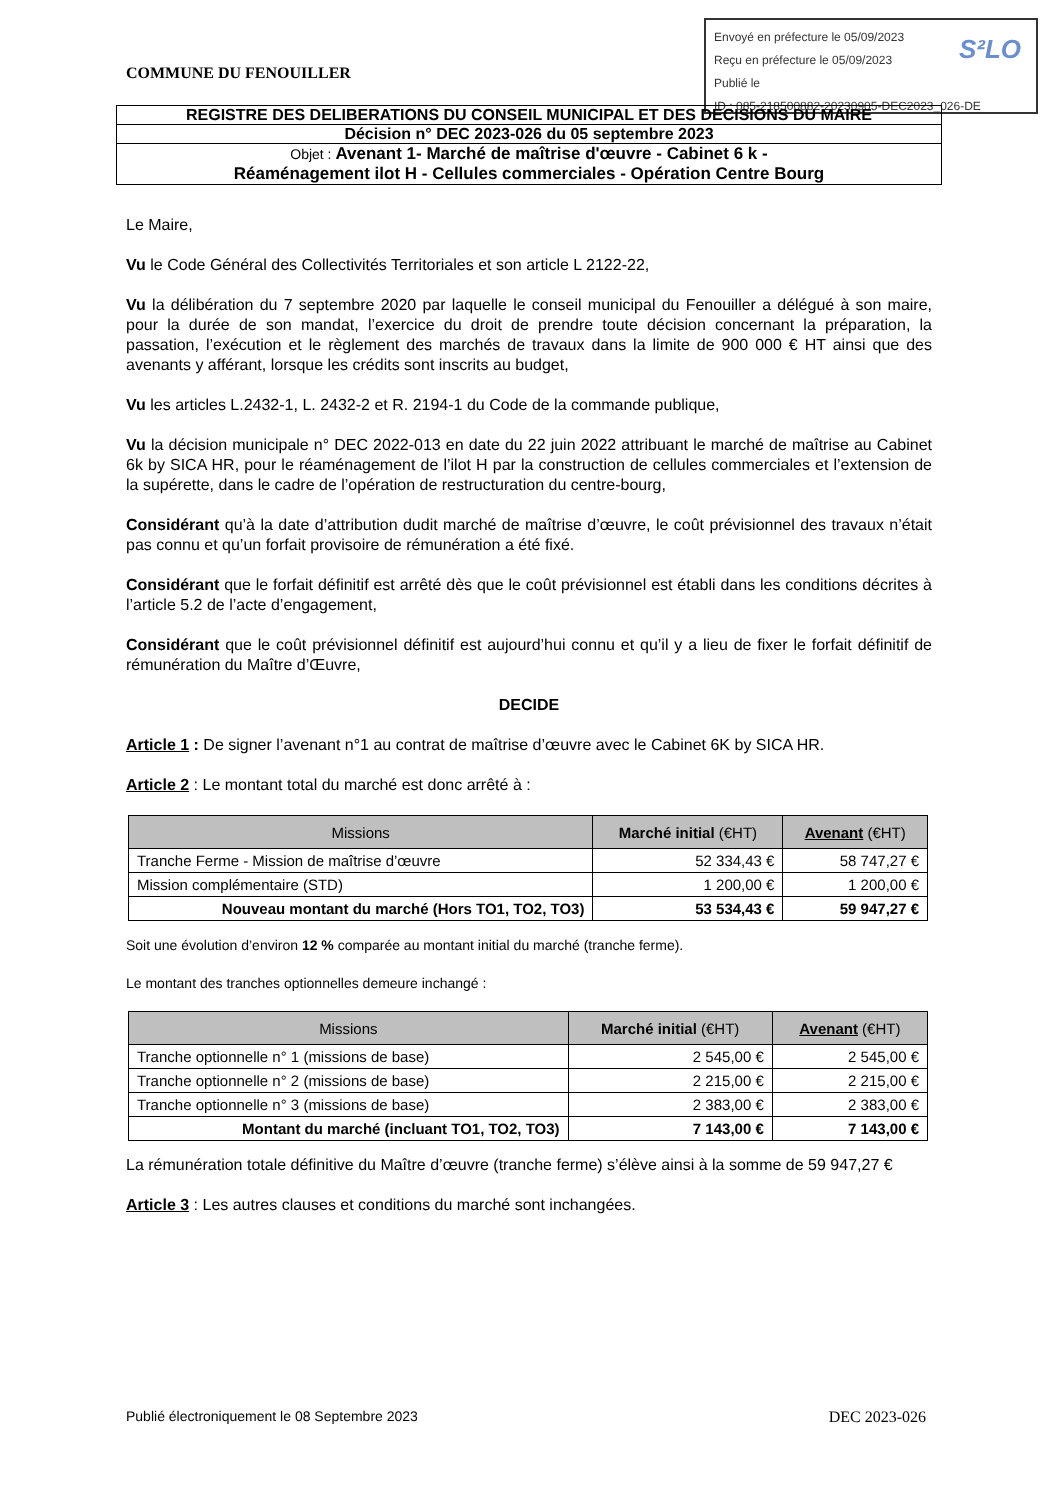Envoyé en préfecture le 05/09/2023
Reçu en préfecture le 05/09/2023
Publié le
ID : 085-218500882-20230905-DEC2023_026-DE
S²LO
COMMUNE DU FENOUILLER
REGISTRE DES DELIBERATIONS DU CONSEIL MUNICIPAL ET DES DECISIONS DU MAIRE
Décision n° DEC 2023-026 du 05 septembre 2023
Objet : Avenant 1- Marché de maîtrise d'œuvre - Cabinet 6 k -
Réaménagement ilot H - Cellules commerciales - Opération Centre Bourg
Le Maire,
Vu le Code Général des Collectivités Territoriales et son article L 2122-22,
Vu la délibération du 7 septembre 2020 par laquelle le conseil municipal du Fenouiller a délégué à son maire, pour la durée de son mandat, l’exercice du droit de prendre toute décision concernant la préparation, la passation, l’exécution et le règlement des marchés de travaux dans la limite de 900 000 € HT ainsi que des avenants y afférant, lorsque les crédits sont inscrits au budget,
Vu les articles L.2432-1, L. 2432-2 et R. 2194-1 du Code de la commande publique,
Vu la décision municipale n° DEC 2022-013 en date du 22 juin 2022 attribuant le marché de maîtrise au Cabinet 6k by SICA HR, pour le réaménagement de l’ilot H par la construction de cellules commerciales et l’extension de la supérette, dans le cadre de l’opération de restructuration du centre-bourg,
Considérant qu’à la date d’attribution dudit marché de maîtrise d’œuvre, le coût prévisionnel des travaux n’était pas connu et qu’un forfait provisoire de rémunération a été fixé.
Considérant que le forfait définitif est arrêté dès que le coût prévisionnel est établi dans les conditions décrites à l’article 5.2 de l’acte d’engagement,
Considérant que le coût prévisionnel définitif est aujourd’hui connu et qu’il y a lieu de fixer le forfait définitif de rémunération du Maître d’Œuvre,
DECIDE
Article 1 : De signer l’avenant n°1 au contrat de maîtrise d’œuvre avec le Cabinet 6K by SICA HR.
Article 2 : Le montant total du marché est donc arrêté à :
| Missions | Marché initial (€HT) | Avenant (€HT) |
| --- | --- | --- |
| Tranche Ferme - Mission de maîtrise d’œuvre | 52 334,43 € | 58 747,27 € |
| Mission complémentaire (STD) | 1 200,00 € | 1 200,00 € |
| Nouveau montant du marché (Hors TO1, TO2, TO3) | 53 534,43 € | 59 947,27 € |
Soit une évolution d’environ 12 % comparée au montant initial du marché (tranche ferme).
Le montant des tranches optionnelles demeure inchangé :
| Missions | Marché initial (€HT) | Avenant (€HT) |
| --- | --- | --- |
| Tranche optionnelle n° 1 (missions de base) | 2 545,00 € | 2 545,00 € |
| Tranche optionnelle n° 2 (missions de base) | 2 215,00 € | 2 215,00 € |
| Tranche optionnelle n° 3 (missions de base) | 2 383,00 € | 2 383,00 € |
| Montant du marché (incluant TO1, TO2, TO3) | 7 143,00 € | 7 143,00 € |
La rémunération totale définitive du Maître d’œuvre (tranche ferme) s’élève ainsi à la somme de 59 947,27 €
Article 3 : Les autres clauses et conditions du marché sont inchangées.
Publié électroniquement le 08 Septembre 2023 DEC 2023-026